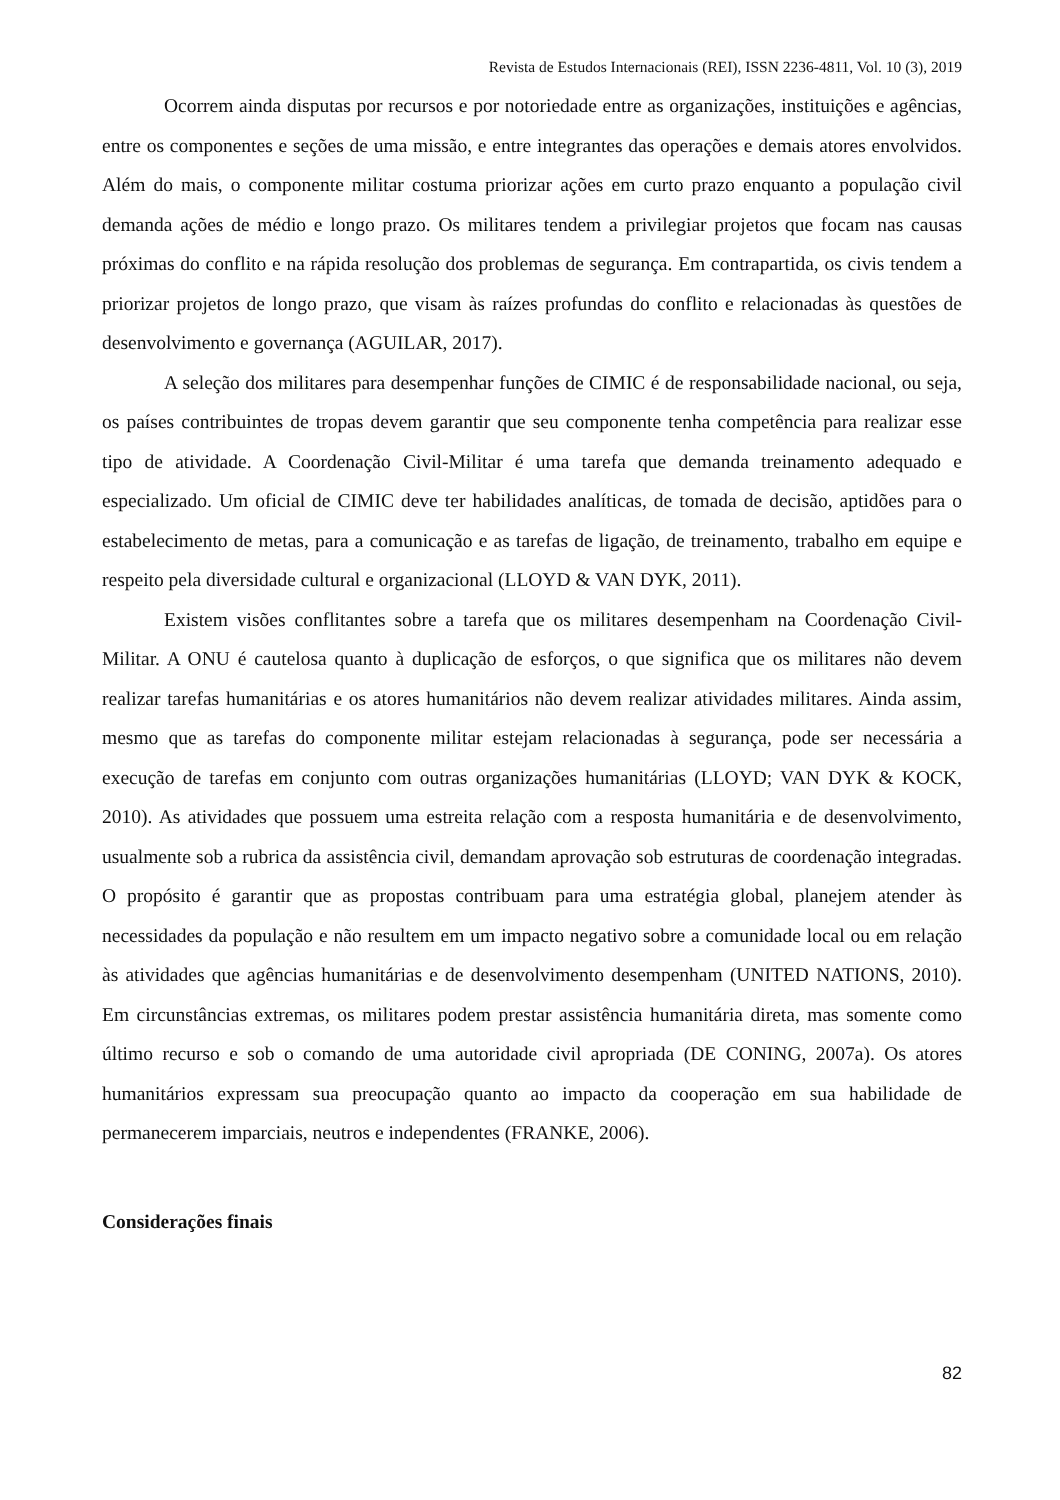Revista de Estudos Internacionais (REI), ISSN 2236-4811, Vol. 10 (3), 2019
Ocorrem ainda disputas por recursos e por notoriedade entre as organizações, instituições e agências, entre os componentes e seções de uma missão, e entre integrantes das operações e demais atores envolvidos. Além do mais, o componente militar costuma priorizar ações em curto prazo enquanto a população civil demanda ações de médio e longo prazo. Os militares tendem a privilegiar projetos que focam nas causas próximas do conflito e na rápida resolução dos problemas de segurança. Em contrapartida, os civis tendem a priorizar projetos de longo prazo, que visam às raízes profundas do conflito e relacionadas às questões de desenvolvimento e governança (AGUILAR, 2017).
A seleção dos militares para desempenhar funções de CIMIC é de responsabilidade nacional, ou seja, os países contribuintes de tropas devem garantir que seu componente tenha competência para realizar esse tipo de atividade. A Coordenação Civil-Militar é uma tarefa que demanda treinamento adequado e especializado. Um oficial de CIMIC deve ter habilidades analíticas, de tomada de decisão, aptidões para o estabelecimento de metas, para a comunicação e as tarefas de ligação, de treinamento, trabalho em equipe e respeito pela diversidade cultural e organizacional (LLOYD & VAN DYK, 2011).
Existem visões conflitantes sobre a tarefa que os militares desempenham na Coordenação Civil-Militar. A ONU é cautelosa quanto à duplicação de esforços, o que significa que os militares não devem realizar tarefas humanitárias e os atores humanitários não devem realizar atividades militares. Ainda assim, mesmo que as tarefas do componente militar estejam relacionadas à segurança, pode ser necessária a execução de tarefas em conjunto com outras organizações humanitárias (LLOYD; VAN DYK & KOCK, 2010). As atividades que possuem uma estreita relação com a resposta humanitária e de desenvolvimento, usualmente sob a rubrica da assistência civil, demandam aprovação sob estruturas de coordenação integradas. O propósito é garantir que as propostas contribuam para uma estratégia global, planejem atender às necessidades da população e não resultem em um impacto negativo sobre a comunidade local ou em relação às atividades que agências humanitárias e de desenvolvimento desempenham (UNITED NATIONS, 2010). Em circunstâncias extremas, os militares podem prestar assistência humanitária direta, mas somente como último recurso e sob o comando de uma autoridade civil apropriada (DE CONING, 2007a). Os atores humanitários expressam sua preocupação quanto ao impacto da cooperação em sua habilidade de permanecerem imparciais, neutros e independentes (FRANKE, 2006).
Considerações finais
82